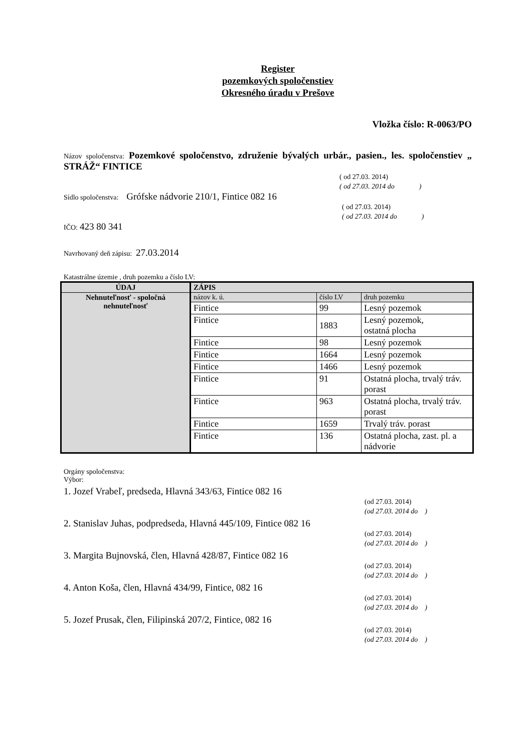Register
pozemkových spoločenstiev
Okresného úradu v Prešove
Vložka číslo: R-0063/PO
Názov spoločenstva: Pozemkové spoločenstvo, združenie bývalých urbár., pasien., les. spoločenstiev „ STRÁŽ“ FINTICE
( od 27.03. 2014)
( od 27.03. 2014 do )
Sídlo spoločenstva: Grófske nádvorie 210/1, Fintice 082 16
( od 27.03. 2014)
( od 27.03. 2014 do )
IČO: 423 80 341
Navrhovaný deň zápisu: 27.03.2014
Katastrálne územie , druh pozemku a číslo LV:
| ÚDAJ | ZÁPIS | | |
| --- | --- | --- | --- |
| Nehnuteľnosť - spoločná nehnuteľnosť | názov k. ú. | číslo LV | druh pozemku |
| | Fintice | 99 | Lesný pozemok |
| | Fintice | 1883 | Lesný pozemok, ostatná plocha |
| | Fintice | 98 | Lesný pozemok |
| | Fintice | 1664 | Lesný pozemok |
| | Fintice | 1466 | Lesný pozemok |
| | Fintice | 91 | Ostatná plocha, trvalý tráv. porast |
| | Fintice | 963 | Ostatná plocha, trvalý tráv. porast |
| | Fintice | 1659 | Trvalý tráv. porast |
| | Fintice | 136 | Ostatná plocha, zast. pl. a nádvorie |
Orgány spoločenstva:
Výbor:
1. Jozef Vrabeľ, predseda, Hlavná 343/63, Fintice 082 16
(od 27.03. 2014)
(od 27.03. 2014 do )
2. Stanislav Juhas, podpredseda, Hlavná 445/109, Fintice 082 16
(od 27.03. 2014)
(od 27.03. 2014 do )
3. Margita Bujnovská, člen, Hlavná 428/87, Fintice 082 16
(od 27.03. 2014)
(od 27.03. 2014 do )
4. Anton Koša, člen, Hlavná 434/99, Fintice, 082 16
(od 27.03. 2014)
(od 27.03. 2014 do )
5. Jozef Prusak, člen, Filipinská 207/2, Fintice, 082 16
(od 27.03. 2014)
(od 27.03. 2014 do )